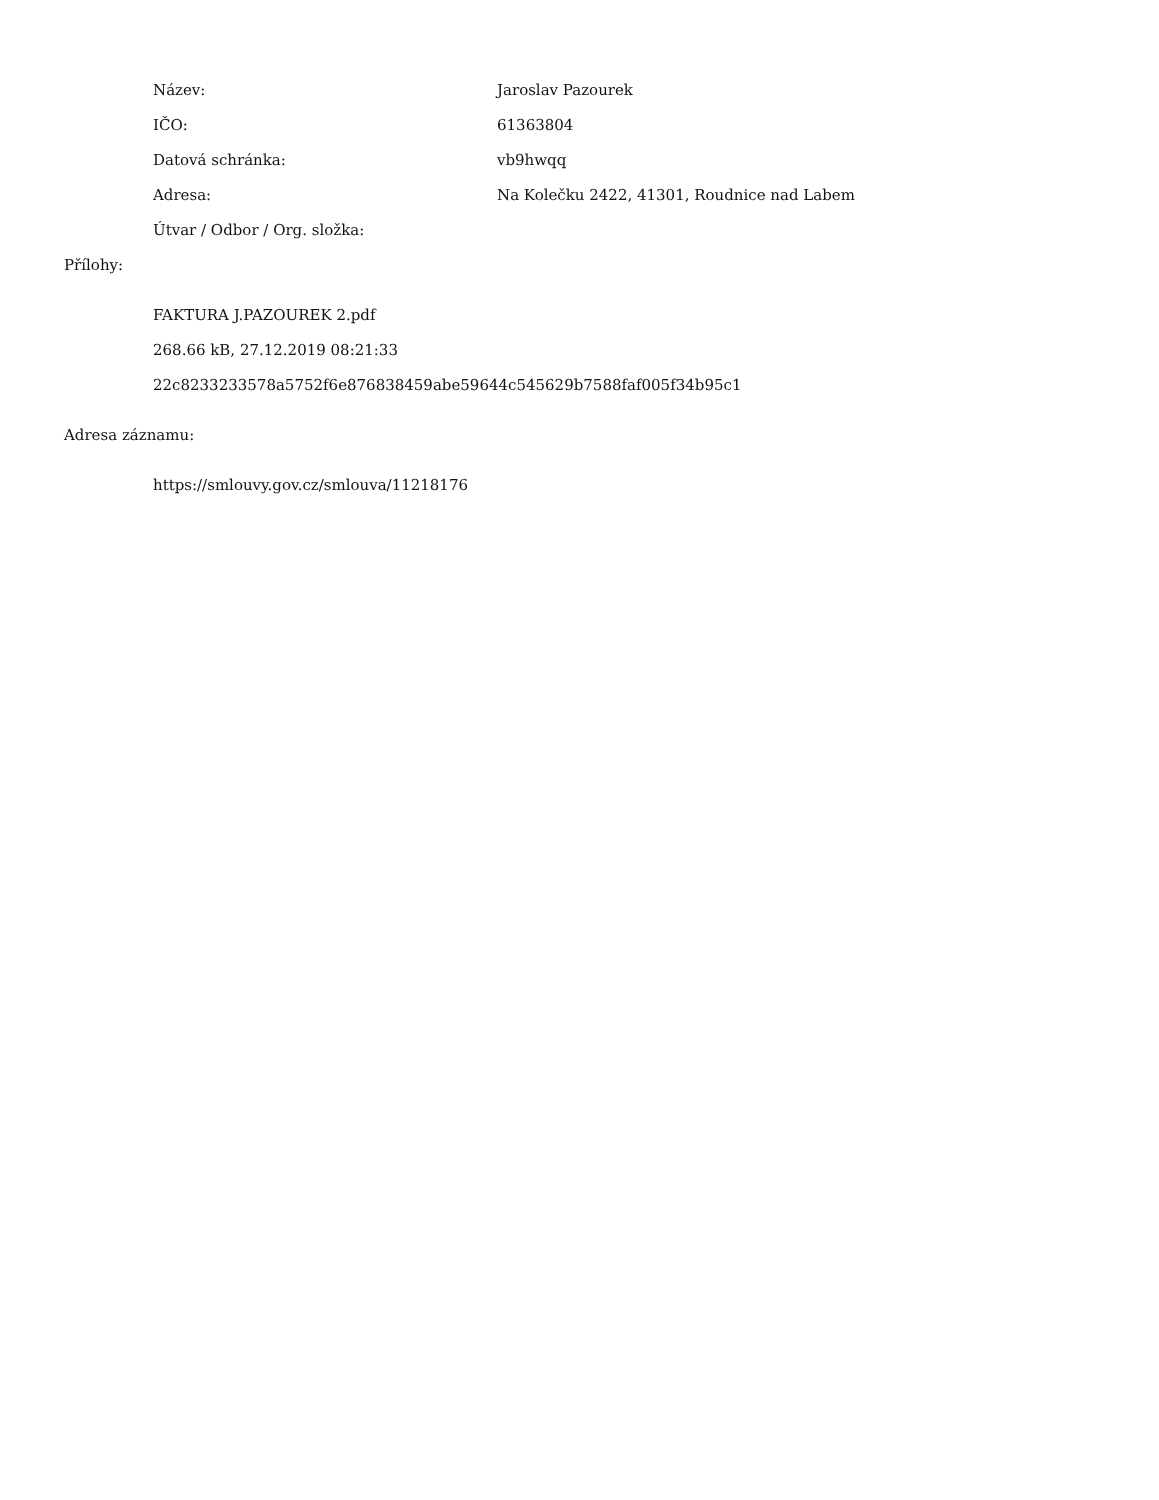Název: Jaroslav Pazourek
IČO: 61363804
Datová schránka: vb9hwqq
Adresa: Na Kolečku 2422, 41301, Roudnice nad Labem
Útvar / Odbor / Org. složka:
Přílohy:
FAKTURA J.PAZOUREK 2.pdf
268.66 kB, 27.12.2019 08:21:33
22c8233233578a5752f6e876838459abe59644c545629b7588faf005f34b95c1
Adresa záznamu:
https://smlouvy.gov.cz/smlouva/11218176